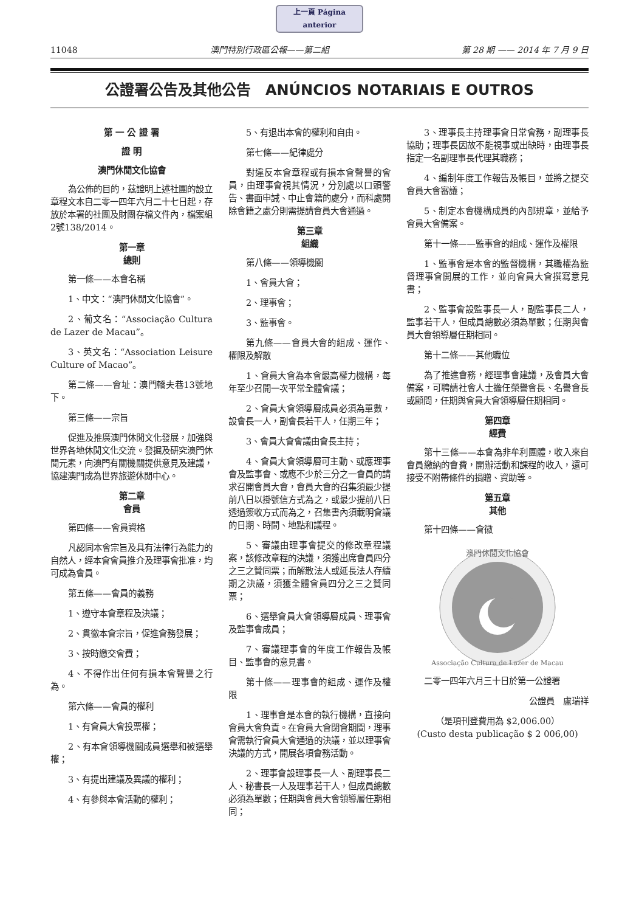上一頁 Página anterior
11048 澳門特別行政區公報——第二組 第 28 期 —— 2014 年 7 月 9 日
公證署公告及其他公告　ANÚNCIOS NOTARIAIS E OUTROS
第 一 公 證 署
證 明
澳門休閒文化協會
為公佈的目的，茲證明上述社團的設立章程文本自二零一四年六月二十七日起，存放於本署的社團及財團存檔文件內，檔案組2號138/2014。
第一章
總則
第一條——本會名稱
1、中文：“澳門休閒文化協會”。
2、葡文名：“Associação Cultura de Lazer de Macau”。
3、英文名：“Association Leisure Culture of Macao”。
第二條——會址：澳門轎夫巷13號地下。
第三條——宗旨
促進及推廣澳門休閒文化發展，加強與世界各地休閒文化交流。發掘及研究澳門休閒元素，向澳門有關機關提供意見及建議，協建澳門成為世界旅遊休閒中心。
第二章
會員
第四條——會員資格
凡認同本會宗旨及具有法律行為能力的自然人，經本會會員推介及理事會批准，均可成為會員。
第五條——會員的義務
1、遵守本會章程及決議；
2、貫徹本會宗旨，促進會務發展；
3、按時繳交會費；
4、不得作出任何有損本會聲譽之行為。
第六條——會員的權利
1、有會員大會投票權；
2、有本會領導機關成員選舉和被選舉權；
3、有提出建議及異議的權利；
4、有參與本會活動的權利；
5、有退出本會的權利和自由。
第七條——紀律處分
對違反本會章程或有損本會聲譽的會員，由理事會視其情況，分別處以口頭警告、書面申誡、中止會籍的處分，而科處開除會籍之處分則需提請會員大會通過。
第三章
組織
第八條——領導機關
1、會員大會；
2、理事會；
3、監事會。
第九條——會員大會的組成、運作、權限及解散
1、會員大會為本會最高權力機構，每年至少召開一次平常全體會議；
2、會員大會領導層成員必須為單數，設會長一人，副會長若干人，任期三年；
3、會員大會會議由會長主持；
4、會員大會領導層可主動、或應理事會及監事會、或應不少於三分之一會員的請求召開會員大會，會員大會的召集須最少提前八日以掛號信方式為之，或最少提前八日透過簽收方式而為之，召集書內須載明會議的日期、時間、地點和議程。
5、審議由理事會提交的修改章程議案，該修改章程的決議，須獲出席會員四分之三之贊同票；而解散法人或延長法人存續期之決議，須獲全體會員四分之三之贊同票；
6、選舉會員大會領導層成員、理事會及監事會成員；
7、審議理事會的年度工作報告及帳目、監事會的意見書。
第十條——理事會的組成、運作及權限
1、理事會是本會的執行機構，直接向會員大會負責。在會員大會閉會期間，理事會需執行會員大會通過的決議，並以理事會決議的方式，開展各項會務活動。
2、理事會設理事長一人、副理事長二人、秘書長一人及理事若干人，但成員總數必須為單數；任期與會員大會領導層任期相同；
3、理事長主持理事會日常會務，副理事長協助；理事長因故不能視事或出缺時，由理事長指定一名副理事長代理其職務；
4、編制年度工作報告及帳目，並將之提交會員大會審議；
5、制定本會機構成員的內部規章，並給予會員大會備案。
第十一條——監事會的組成、運作及權限
1、監事會是本會的監督機構，其職權為監督理事會開展的工作，並向會員大會撰寫意見書；
2、監事會設監事長一人，副監事長二人，監事若干人，但成員總數必須為單數；任期與會員大會領導層任期相同。
第十二條——其他職位
為了推進會務，經理事會建議，及會員大會備案，可聘請社會人士擔任榮譽會長、名譽會長或顧問，任期與會員大會領導層任期相同。
第四章
經費
第十三條——本會為非牟利團體，收入來自會員繳納的會費，開辦活動和課程的收入，還可接受不附帶條件的捐贈、資助等。
第五章
其他
第十四條——會徽
澳門休閒文化協會
Associação Cultura de Lazer de Macau
二零一四年六月三十日於第一公證署
公證員　盧瑞祥
（是項刊登費用為 $2,006.00）
(Custo desta publicação $ 2 006,00)